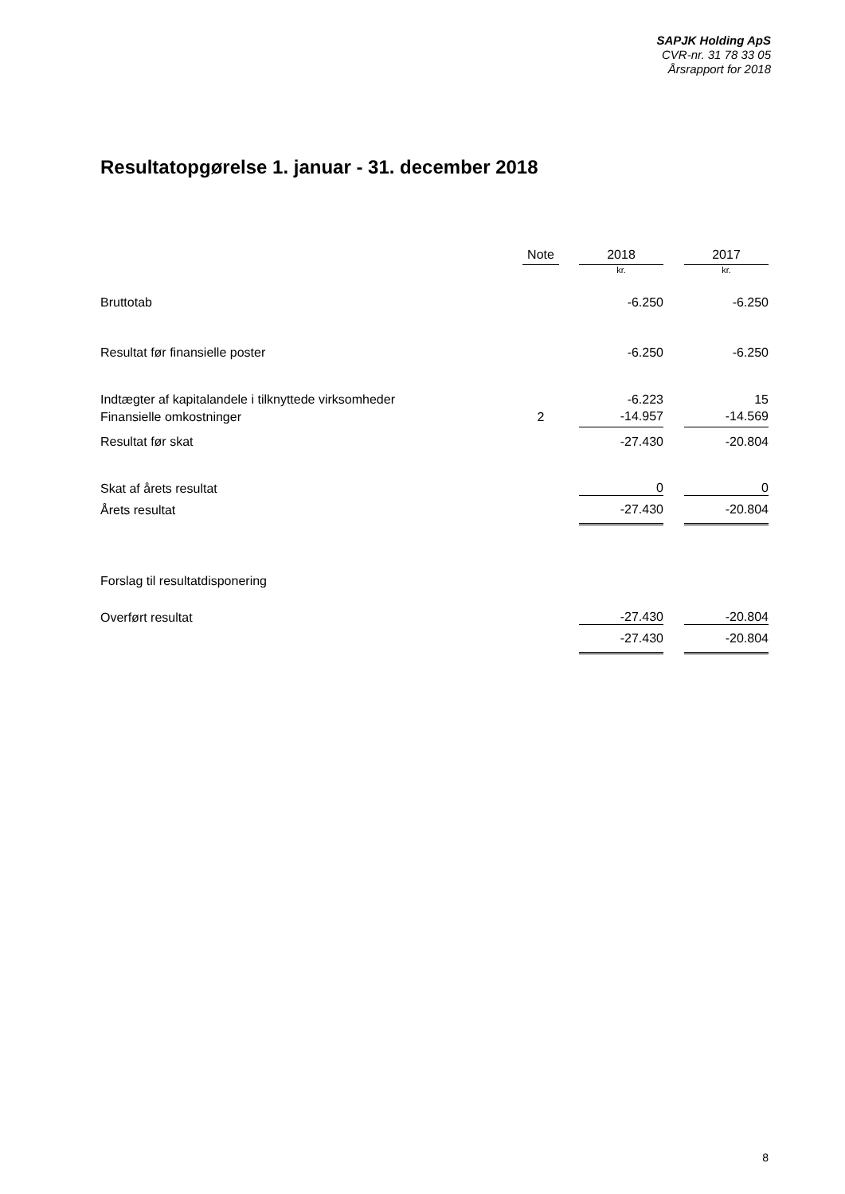SAPJK Holding ApS
CVR-nr. 31 78 33 05
Årsrapport for 2018
Resultatopgørelse 1. januar - 31. december 2018
| | Note | | 2018 | | 2017 |
| --- | --- | --- | --- | --- | --- |
| | | | kr. | | kr. |
| Bruttotab | | | -6.250 | | -6.250 |
| Resultat før finansielle poster | | | -6.250 | | -6.250 |
| Indtægter af kapitalandele i tilknyttede virksomheder | | | -6.223 | | 15 |
| Finansielle omkostninger | 2 | | -14.957 | | -14.569 |
| Resultat før skat | | | -27.430 | | -20.804 |
| Skat af årets resultat | | | 0 | | 0 |
| Årets resultat | | | -27.430 | | -20.804 |
| Forslag til resultatdisponering | | | | | |
| Overført resultat | | | -27.430 | | -20.804 |
| | | | -27.430 | | -20.804 |
8